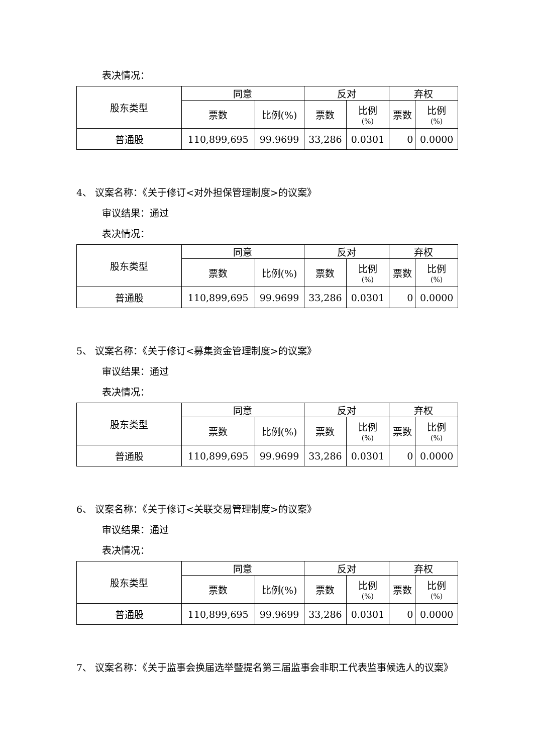表决情况：
| 股东类型 | 同意 | | 反对 | | 弃权 | |
| | 票数 | 比例(%) | 票数 | 比例 (%) | 票数 | 比例 (%) |
| 普通股 | 110,899,695 | 99.9699 | 33,286 | 0.0301 | 0 | 0.0000 |
4、 议案名称：《关于修订<对外担保管理制度>的议案》
审议结果：通过
表决情况：
| 股东类型 | 同意 | | 反对 | | 弃权 | |
| | 票数 | 比例(%) | 票数 | 比例 (%) | 票数 | 比例 (%) |
| 普通股 | 110,899,695 | 99.9699 | 33,286 | 0.0301 | 0 | 0.0000 |
5、 议案名称：《关于修订<募集资金管理制度>的议案》
审议结果：通过
表决情况：
| 股东类型 | 同意 | | 反对 | | 弃权 | |
| | 票数 | 比例(%) | 票数 | 比例 (%) | 票数 | 比例 (%) |
| 普通股 | 110,899,695 | 99.9699 | 33,286 | 0.0301 | 0 | 0.0000 |
6、 议案名称：《关于修订<关联交易管理制度>的议案》
审议结果：通过
表决情况：
| 股东类型 | 同意 | | 反对 | | 弃权 | |
| | 票数 | 比例(%) | 票数 | 比例 (%) | 票数 | 比例 (%) |
| 普通股 | 110,899,695 | 99.9699 | 33,286 | 0.0301 | 0 | 0.0000 |
7、 议案名称：《关于监事会换届选举暨提名第三届监事会非职工代表监事候选人的议案》